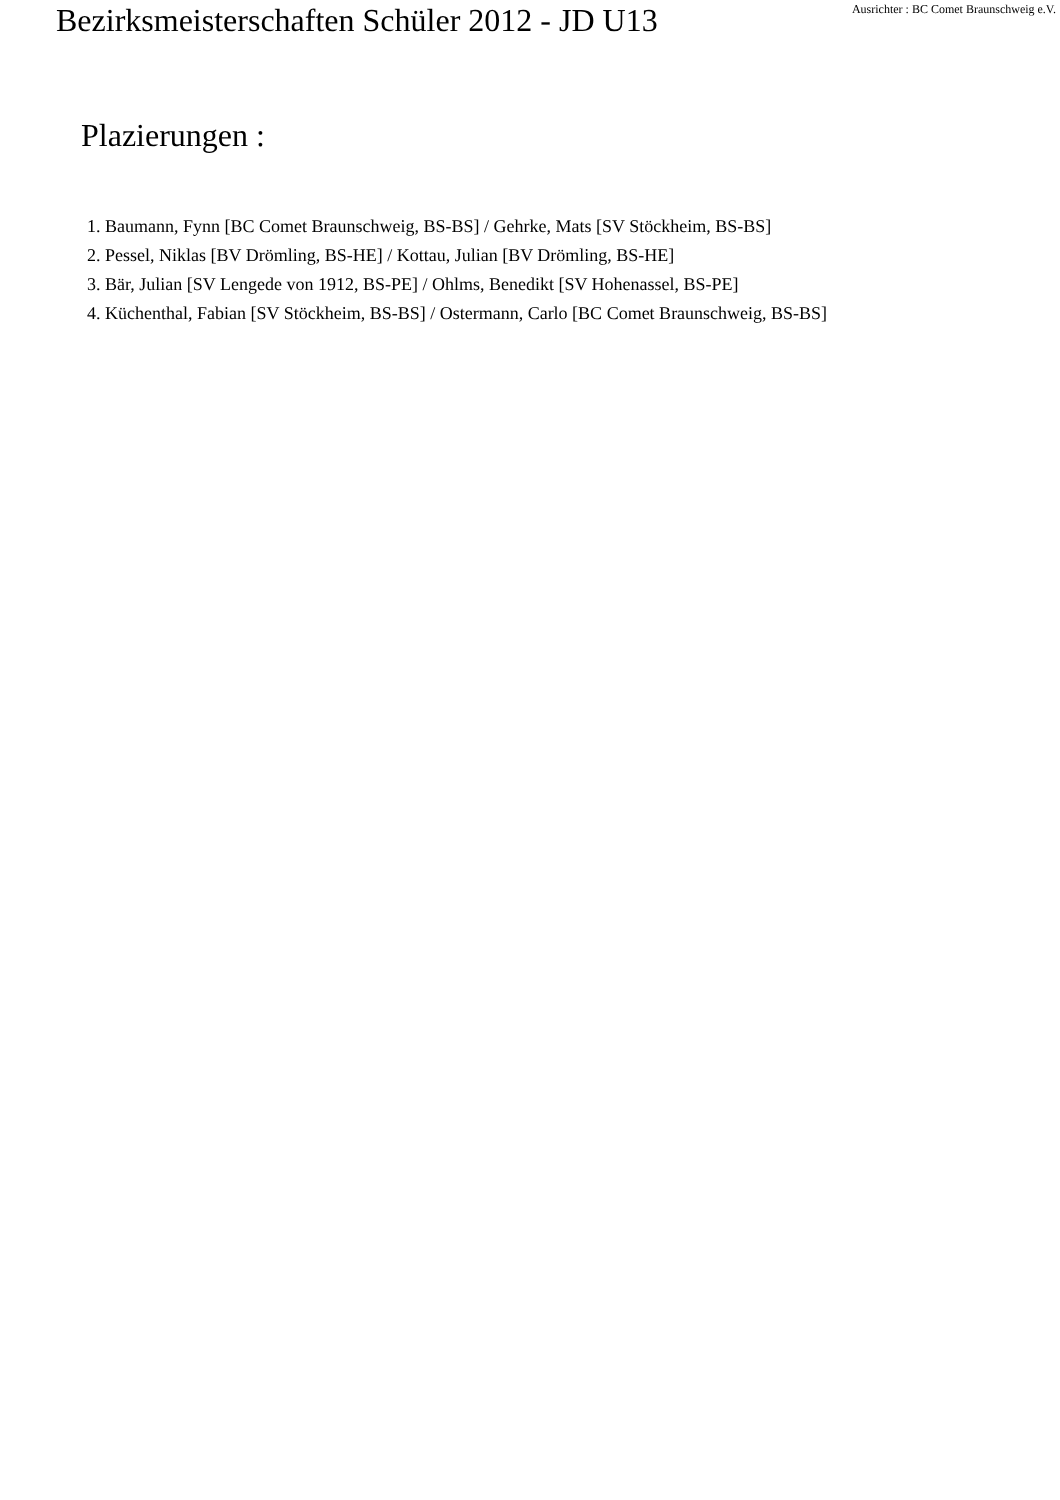Bezirksmeisterschaften Schüler 2012 - JD U13
Ausrichter : BC Comet Braunschweig e.V.
Plazierungen :
1. Baumann, Fynn [BC Comet Braunschweig, BS-BS] / Gehrke, Mats [SV Stöckheim, BS-BS]
2. Pessel, Niklas [BV Drömling, BS-HE] / Kottau, Julian [BV Drömling, BS-HE]
3. Bär, Julian [SV Lengede von 1912, BS-PE] / Ohlms, Benedikt [SV Hohenassel, BS-PE]
4. Küchenthal, Fabian [SV Stöckheim, BS-BS] / Ostermann, Carlo [BC Comet Braunschweig, BS-BS]